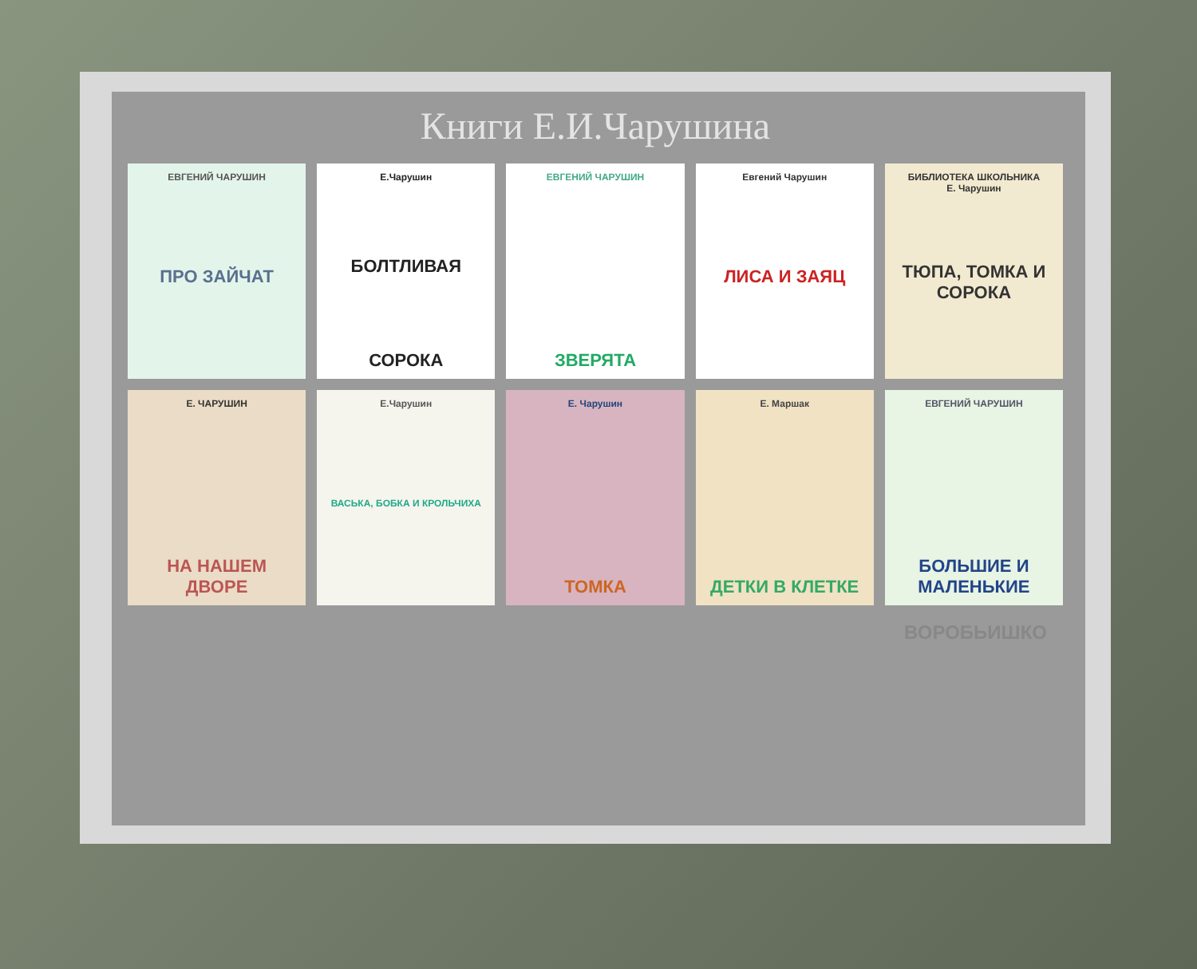Книги Е.И.Чарушина
ЕВГЕНИЙ ЧАРУШИН
ПРО ЗАЙЧАТ
Е.Чарушин
БОЛТЛИВАЯ
СОРОКА
ЕВГЕНИЙ ЧАРУШИН
ЗВЕРЯТА
Евгений Чарушин
ЛИСА И ЗАЯЦ
БИБЛИОТЕКА ШКОЛЬНИКА
Е. Чарушин
ТЮПА, ТОМКА И СОРОКА
Е. ЧАРУШИН
НА НАШЕМ ДВОРЕ
Е.Чарушин
ВАСЬКА, БОБКА И КРОЛЬЧИХА
Е. Чарушин
ТОМКА
Е. Маршак
ДЕТКИ В КЛЕТКЕ
ЕВГЕНИЙ ЧАРУШИН
БОЛЬШИЕ И МАЛЕНЬКИЕ
ВОРОБЬИШКО